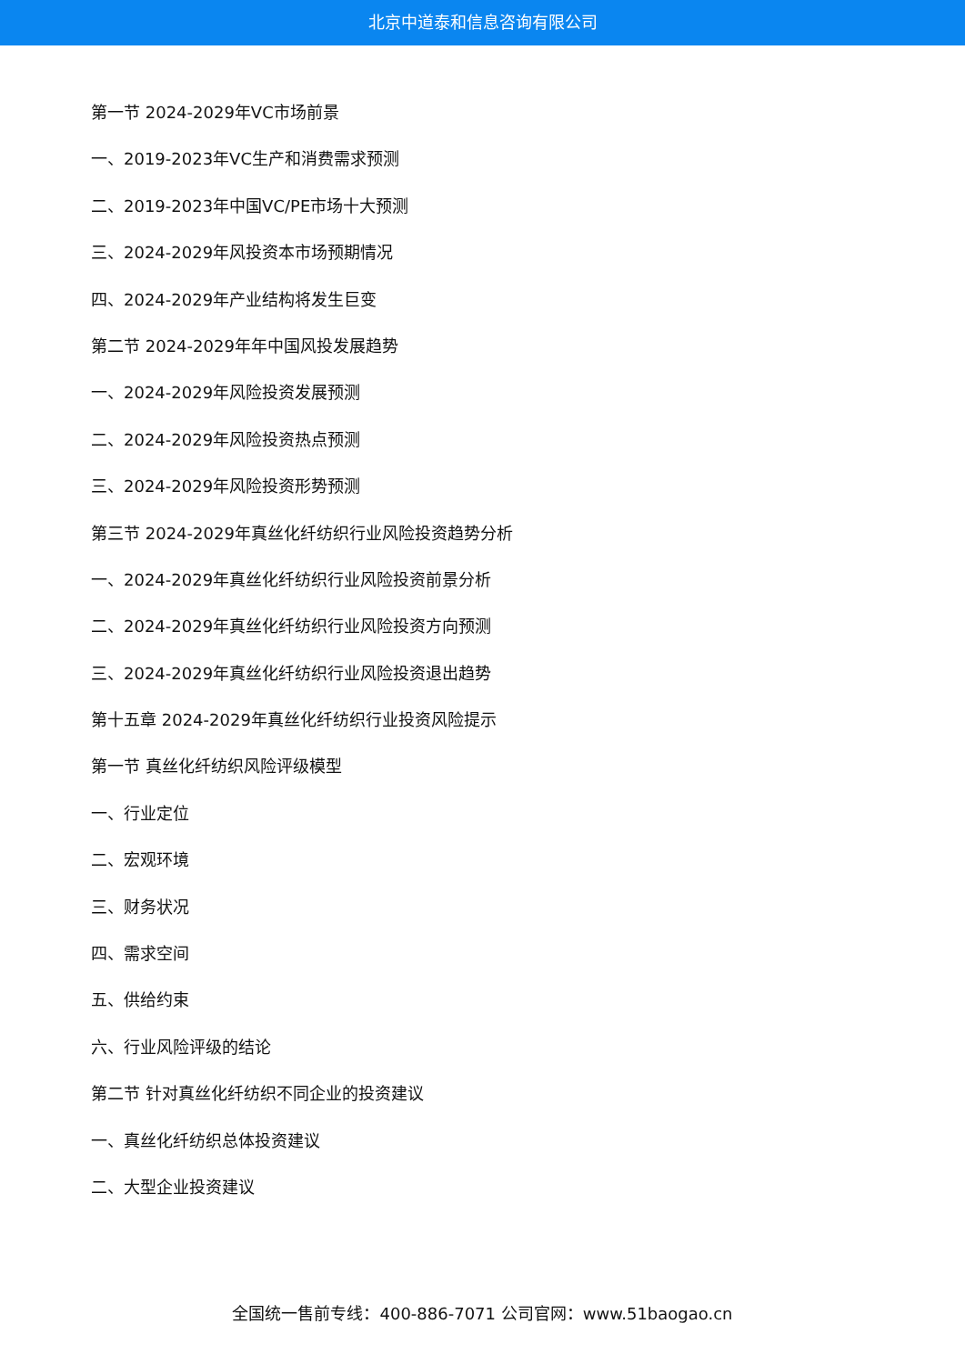北京中道泰和信息咨询有限公司
第一节 2024-2029年VC市场前景
一、2019-2023年VC生产和消费需求预测
二、2019-2023年中国VC/PE市场十大预测
三、2024-2029年风投资本市场预期情况
四、2024-2029年产业结构将发生巨变
第二节 2024-2029年年中国风投发展趋势
一、2024-2029年风险投资发展预测
二、2024-2029年风险投资热点预测
三、2024-2029年风险投资形势预测
第三节 2024-2029年真丝化纤纺织行业风险投资趋势分析
一、2024-2029年真丝化纤纺织行业风险投资前景分析
二、2024-2029年真丝化纤纺织行业风险投资方向预测
三、2024-2029年真丝化纤纺织行业风险投资退出趋势
第十五章 2024-2029年真丝化纤纺织行业投资风险提示
第一节 真丝化纤纺织风险评级模型
一、行业定位
二、宏观环境
三、财务状况
四、需求空间
五、供给约束
六、行业风险评级的结论
第二节 针对真丝化纤纺织不同企业的投资建议
一、真丝化纤纺织总体投资建议
二、大型企业投资建议
全国统一售前专线：400-886-7071 公司官网：www.51baogao.cn